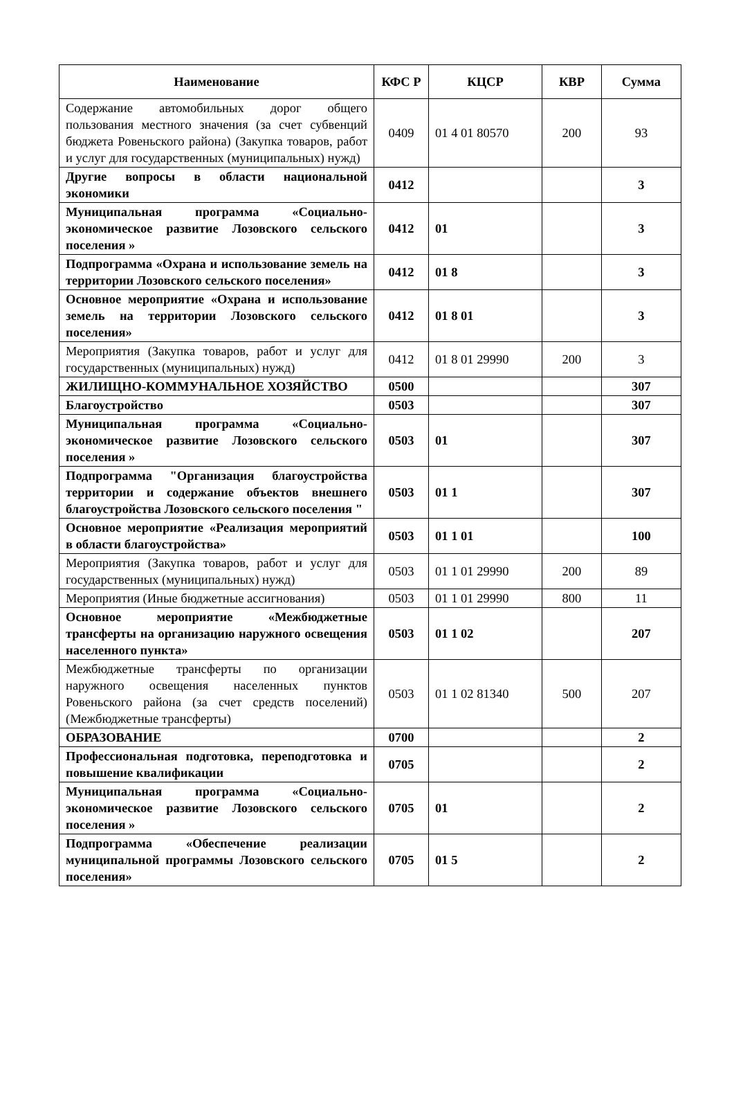| Наименование | КФС Р | КЦСР | КВР | Сумма |
| --- | --- | --- | --- | --- |
| Содержание автомобильных дорог общего пользования местного значения (за счет субвенций бюджета Ровеньского района) (Закупка товаров, работ и услуг для государственных (муниципальных) нужд) | 0409 | 01 4 01 80570 | 200 | 93 |
| Другие вопросы в области национальной экономики | 0412 | | | 3 |
| Муниципальная программа «Социально-экономическое развитие Лозовского сельского поселения » | 0412 | 01 | | 3 |
| Подпрограмма «Охрана и использование земель на территории Лозовского сельского поселения» | 0412 | 01 8 | | 3 |
| Основное мероприятие «Охрана и использование земель на территории Лозовского сельского поселения» | 0412 | 01 8 01 | | 3 |
| Мероприятия (Закупка товаров, работ и услуг для государственных (муниципальных) нужд) | 0412 | 01 8 01 29990 | 200 | 3 |
| ЖИЛИЩНО-КОММУНАЛЬНОЕ ХОЗЯЙСТВО | 0500 | | | 307 |
| Благоустройство | 0503 | | | 307 |
| Муниципальная программа «Социально-экономическое развитие Лозовского сельского поселения » | 0503 | 01 | | 307 |
| Подпрограмма "Организация благоустройства территории и содержание объектов внешнего благоустройства Лозовского сельского поселения " | 0503 | 01 1 | | 307 |
| Основное мероприятие «Реализация мероприятий в области благоустройства» | 0503 | 01 1 01 | | 100 |
| Мероприятия (Закупка товаров, работ и услуг для государственных (муниципальных) нужд) | 0503 | 01 1 01 29990 | 200 | 89 |
| Мероприятия (Иные бюджетные ассигнования) | 0503 | 01 1 01 29990 | 800 | 11 |
| Основное мероприятие «Межбюджетные трансферты на организацию наружного освещения населенного пункта» | 0503 | 01 1 02 | | 207 |
| Межбюджетные трансферты по организации наружного освещения населенных пунктов Ровеньского района (за счет средств поселений) (Межбюджетные трансферты) | 0503 | 01 1 02 81340 | 500 | 207 |
| ОБРАЗОВАНИЕ | 0700 | | | 2 |
| Профессиональная подготовка, переподготовка и повышение квалификации | 0705 | | | 2 |
| Муниципальная программа «Социально-экономическое развитие Лозовского сельского поселения » | 0705 | 01 | | 2 |
| Подпрограмма «Обеспечение реализации муниципальной программы Лозовского сельского поселения» | 0705 | 01 5 | | 2 |